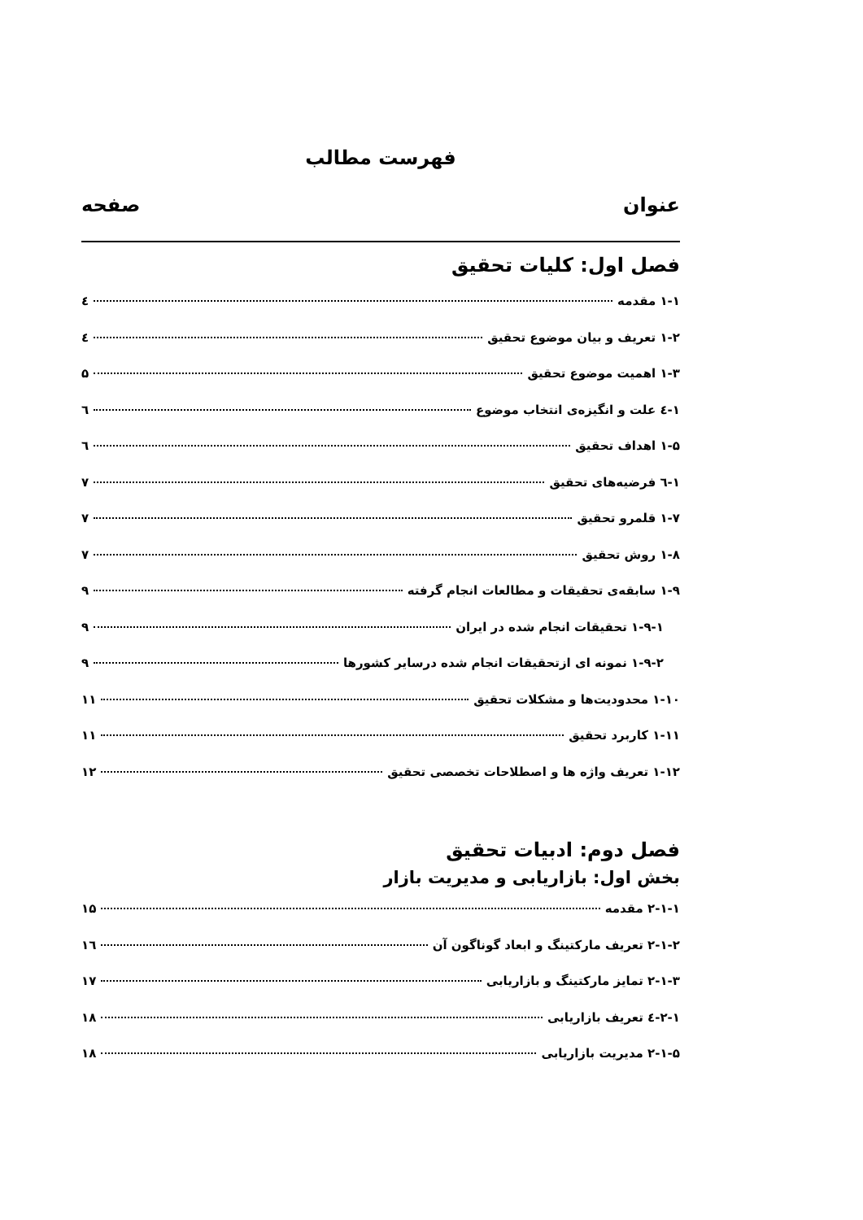فهرست مطالب
عنوان صفحه
فصل اول: کلیات تحقیق
۱-۱ مقدمه ٤
۱-۲ تعریف و بیان موضوع تحقیق ٤
۱-۳ اهمیت موضوع تحقیق ۵
۱-٤ علت و انگیزه‌ی انتخاب موضوع ٦
۱-۵ اهداف تحقیق ٦
۱-٦ فرضیه‌های تحقیق ۷
۱-۷ قلمرو تحقیق ۷
۱-۸ روش تحقیق ۷
۱-۹ سابقه‌ی تحقیقات و مطالعات انجام گرفته ۹
۱-۹-۱ تحقیقات انجام شده در ایران ۹
۱-۹-۲ نمونه ای ازتحقیقات انجام شده درسایر کشورها ۹
۱-۱۰ محدودیت‌ها و مشکلات تحقیق ۱۱
۱-۱۱ کاربرد تحقیق ۱۱
۱-۱۲ تعریف واژه ها و اصطلاحات تخصصی تحقیق ۱۲
فصل دوم: ادبیات تحقیق
بخش اول: بازاریابی و مدیریت بازار
۲-۱-۱ مقدمه ۱۵
۲-۱-۲ تعریف مارکتینگ و ابعاد گوناگون آن ۱٦
۲-۱-۳ تمایز مارکتینگ و بازاریابی ۱۷
۲-۱-٤ تعریف بازاریابی ۱۸
۲-۱-۵ مدیریت بازاریابی ۱۸